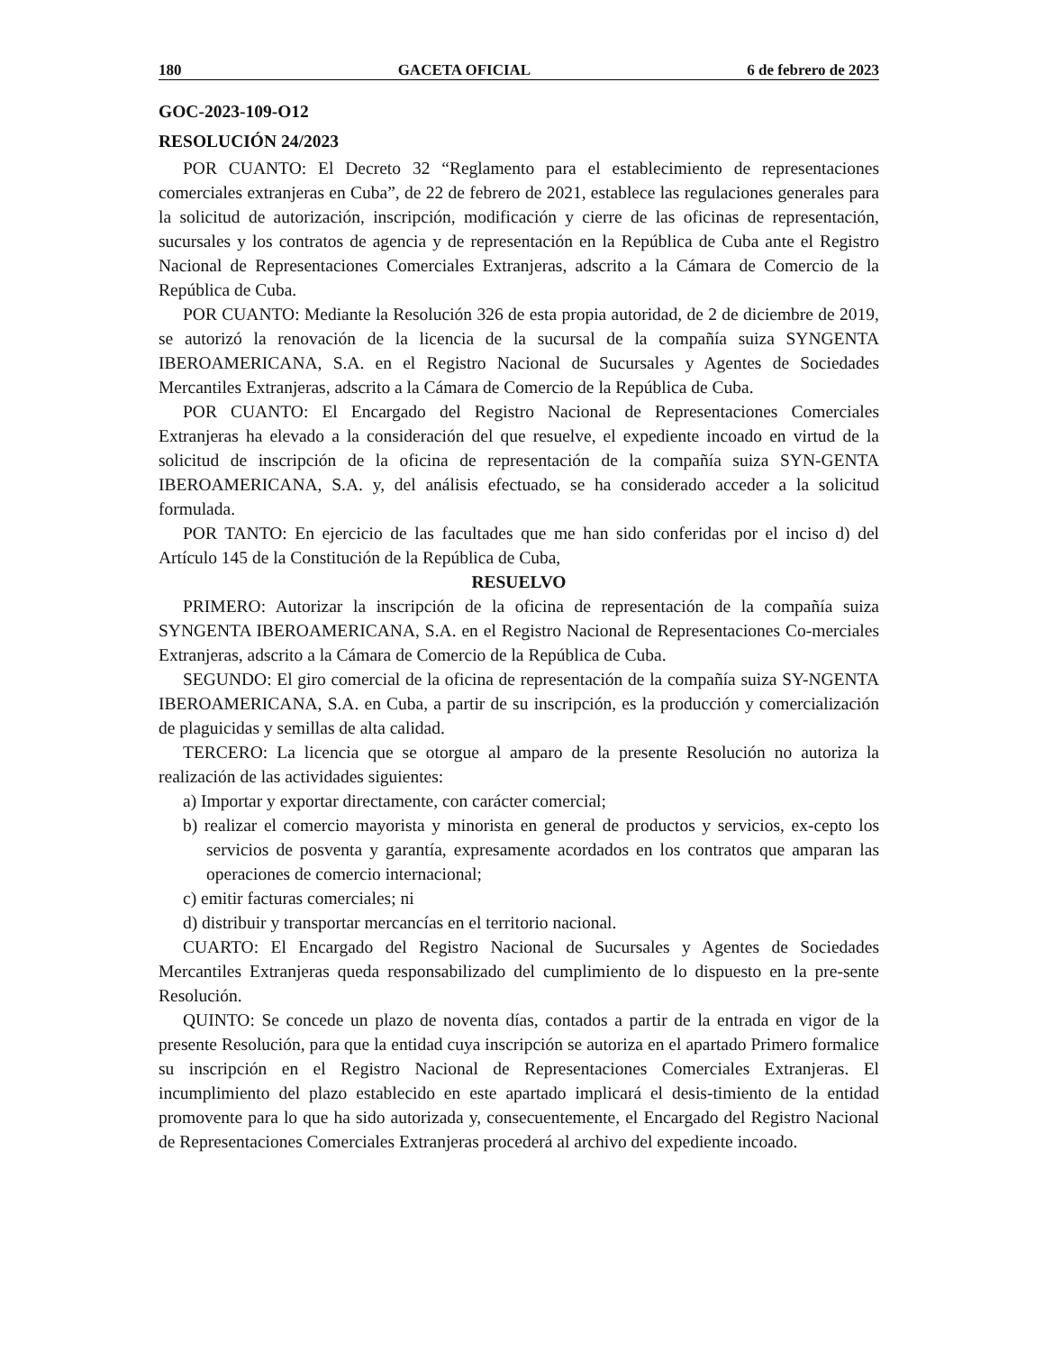180 GACETA OFICIAL 6 de febrero de 2023
GOC-2023-109-O12
RESOLUCIÓN 24/2023
POR CUANTO: El Decreto 32 “Reglamento para el establecimiento de representaciones comerciales extranjeras en Cuba”, de 22 de febrero de 2021, establece las regulaciones generales para la solicitud de autorización, inscripción, modificación y cierre de las oficinas de representación, sucursales y los contratos de agencia y de representación en la República de Cuba ante el Registro Nacional de Representaciones Comerciales Extranjeras, adscrito a la Cámara de Comercio de la República de Cuba.
POR CUANTO: Mediante la Resolución 326 de esta propia autoridad, de 2 de diciembre de 2019, se autorizó la renovación de la licencia de la sucursal de la compañía suiza SYNGENTA IBEROAMERICANA, S.A. en el Registro Nacional de Sucursales y Agentes de Sociedades Mercantiles Extranjeras, adscrito a la Cámara de Comercio de la República de Cuba.
POR CUANTO: El Encargado del Registro Nacional de Representaciones Comerciales Extranjeras ha elevado a la consideración del que resuelve, el expediente incoado en virtud de la solicitud de inscripción de la oficina de representación de la compañía suiza SYN-GENTA IBEROAMERICANA, S.A. y, del análisis efectuado, se ha considerado acceder a la solicitud formulada.
POR TANTO: En ejercicio de las facultades que me han sido conferidas por el inciso d) del Artículo 145 de la Constitución de la República de Cuba,
RESUELVO
PRIMERO: Autorizar la inscripción de la oficina de representación de la compañía suiza SYNGENTA IBEROAMERICANA, S.A. en el Registro Nacional de Representaciones Co-merciales Extranjeras, adscrito a la Cámara de Comercio de la República de Cuba.
SEGUNDO: El giro comercial de la oficina de representación de la compañía suiza SY-NGENTA IBEROAMERICANA, S.A. en Cuba, a partir de su inscripción, es la producción y comercialización de plaguicidas y semillas de alta calidad.
TERCERO: La licencia que se otorgue al amparo de la presente Resolución no autoriza la realización de las actividades siguientes:
a) Importar y exportar directamente, con carácter comercial;
b) realizar el comercio mayorista y minorista en general de productos y servicios, ex-cepto los servicios de posventa y garantía, expresamente acordados en los contratos que amparan las operaciones de comercio internacional;
c) emitir facturas comerciales; ni
d) distribuir y transportar mercancías en el territorio nacional.
CUARTO: El Encargado del Registro Nacional de Sucursales y Agentes de Sociedades Mercantiles Extranjeras queda responsabilizado del cumplimiento de lo dispuesto en la pre-sente Resolución.
QUINTO: Se concede un plazo de noventa días, contados a partir de la entrada en vigor de la presente Resolución, para que la entidad cuya inscripción se autoriza en el apartado Primero formalice su inscripción en el Registro Nacional de Representaciones Comerciales Extranjeras. El incumplimiento del plazo establecido en este apartado implicará el desis-timiento de la entidad promovente para lo que ha sido autorizada y, consecuentemente, el Encargado del Registro Nacional de Representaciones Comerciales Extranjeras procederá al archivo del expediente incoado.